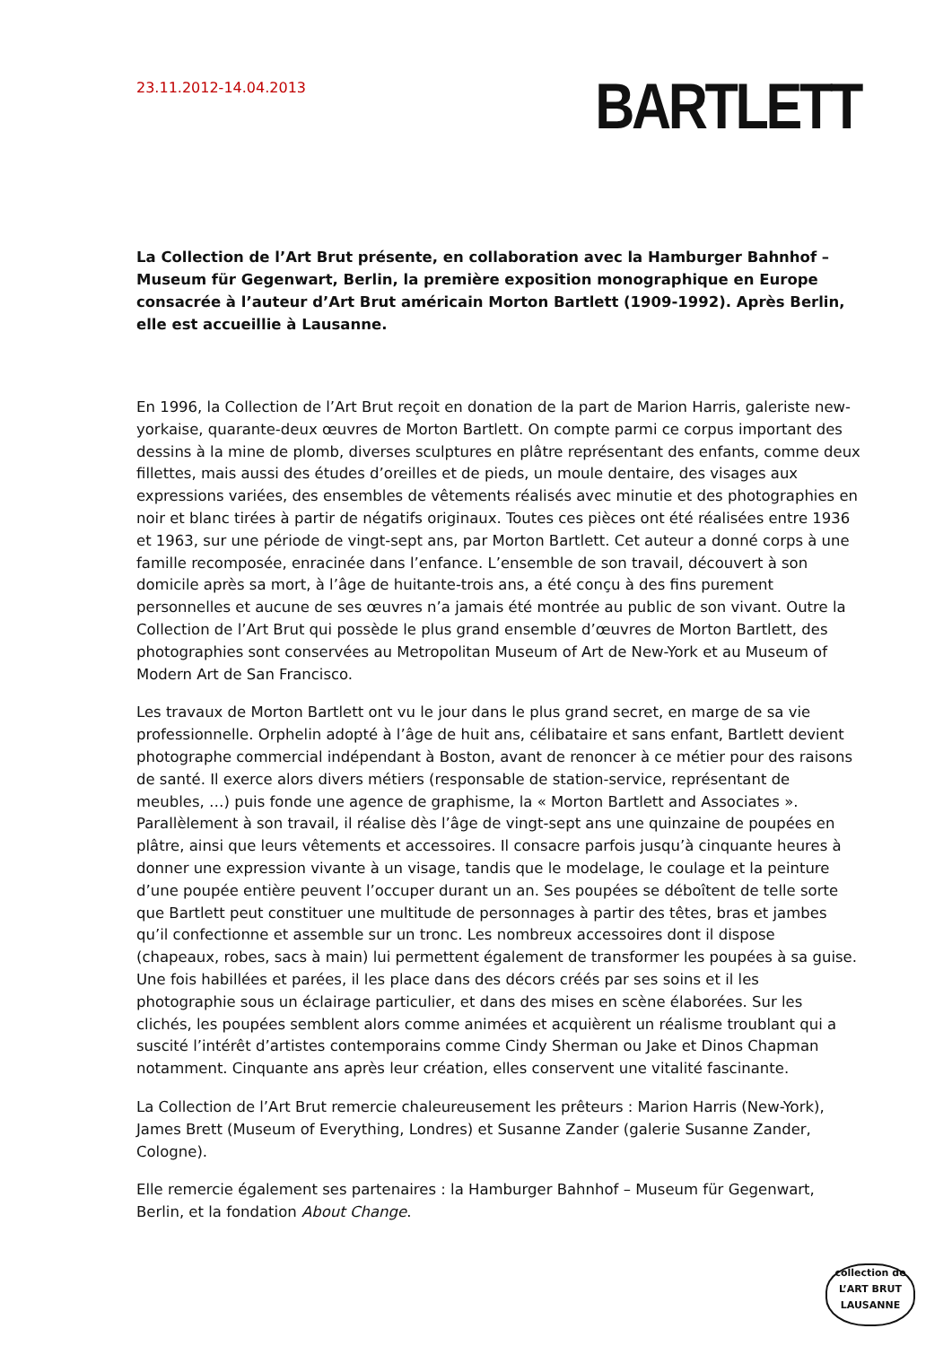23.11.2012-14.04.2013
BARTLETT
La Collection de l’Art Brut présente, en collaboration avec la Hamburger Bahnhof – Museum für Gegenwart, Berlin, la première exposition monographique en Europe consacrée à l’auteur d’Art Brut américain Morton Bartlett (1909-1992). Après Berlin, elle est accueillie à Lausanne.
En 1996, la Collection de l’Art Brut reçoit en donation de la part de Marion Harris, galeriste new-yorkaise, quarante-deux œuvres de Morton Bartlett. On compte parmi ce corpus important des dessins à la mine de plomb, diverses sculptures en plâtre représentant des enfants, comme deux fillettes, mais aussi des études d’oreilles et de pieds, un moule dentaire, des visages aux expressions variées, des ensembles de vêtements réalisés avec minutie et des photographies en noir et blanc tirées à partir de négatifs originaux. Toutes ces pièces ont été réalisées entre 1936 et 1963, sur une période de vingt-sept ans, par Morton Bartlett. Cet auteur a donné corps à une famille recomposée, enracinée dans l’enfance. L’ensemble de son travail, découvert à son domicile après sa mort, à l’âge de huitante-trois ans, a été conçu à des fins purement personnelles et aucune de ses œuvres n’a jamais été montrée au public de son vivant. Outre la Collection de l’Art Brut qui possède le plus grand ensemble d’œuvres de Morton Bartlett, des photographies sont conservées au Metropolitan Museum of Art de New-York et au Museum of Modern Art de San Francisco.
Les travaux de Morton Bartlett ont vu le jour dans le plus grand secret, en marge de sa vie professionnelle. Orphelin adopté à l’âge de huit ans, célibataire et sans enfant, Bartlett devient photographe commercial indépendant à Boston, avant de renoncer à ce métier pour des raisons de santé. Il exerce alors divers métiers (responsable de station-service, représentant de meubles, …) puis fonde une agence de graphisme, la « Morton Bartlett and Associates ». Parallèlement à son travail, il réalise dès l’âge de vingt-sept ans une quinzaine de poupées en plâtre, ainsi que leurs vêtements et accessoires. Il consacre parfois jusqu’à cinquante heures à donner une expression vivante à un visage, tandis que le modelage, le coulage et la peinture d’une poupée entière peuvent l’occuper durant un an. Ses poupées se déboîtent de telle sorte que Bartlett peut constituer une multitude de personnages à partir des têtes, bras et jambes qu’il confectionne et assemble sur un tronc. Les nombreux accessoires dont il dispose (chapeaux, robes, sacs à main) lui permettent également de transformer les poupées à sa guise. Une fois habillées et parées, il les place dans des décors créés par ses soins et il les photographie sous un éclairage particulier, et dans des mises en scène élaborées. Sur les clichés, les poupées semblent alors comme animées et acquièrent un réalisme troublant qui a suscité l’intérêt d’artistes contemporains comme Cindy Sherman ou Jake et Dinos Chapman notamment. Cinquante ans après leur création, elles conservent une vitalité fascinante.
La Collection de l’Art Brut remercie chaleureusement les prêteurs : Marion Harris (New-York), James Brett (Museum of Everything, Londres) et Susanne Zander (galerie Susanne Zander, Cologne).
Elle remercie également ses partenaires : la Hamburger Bahnhof – Museum für Gegenwart, Berlin, et la fondation About Change.
collection de
L’ART BRUT
LAUSANNE